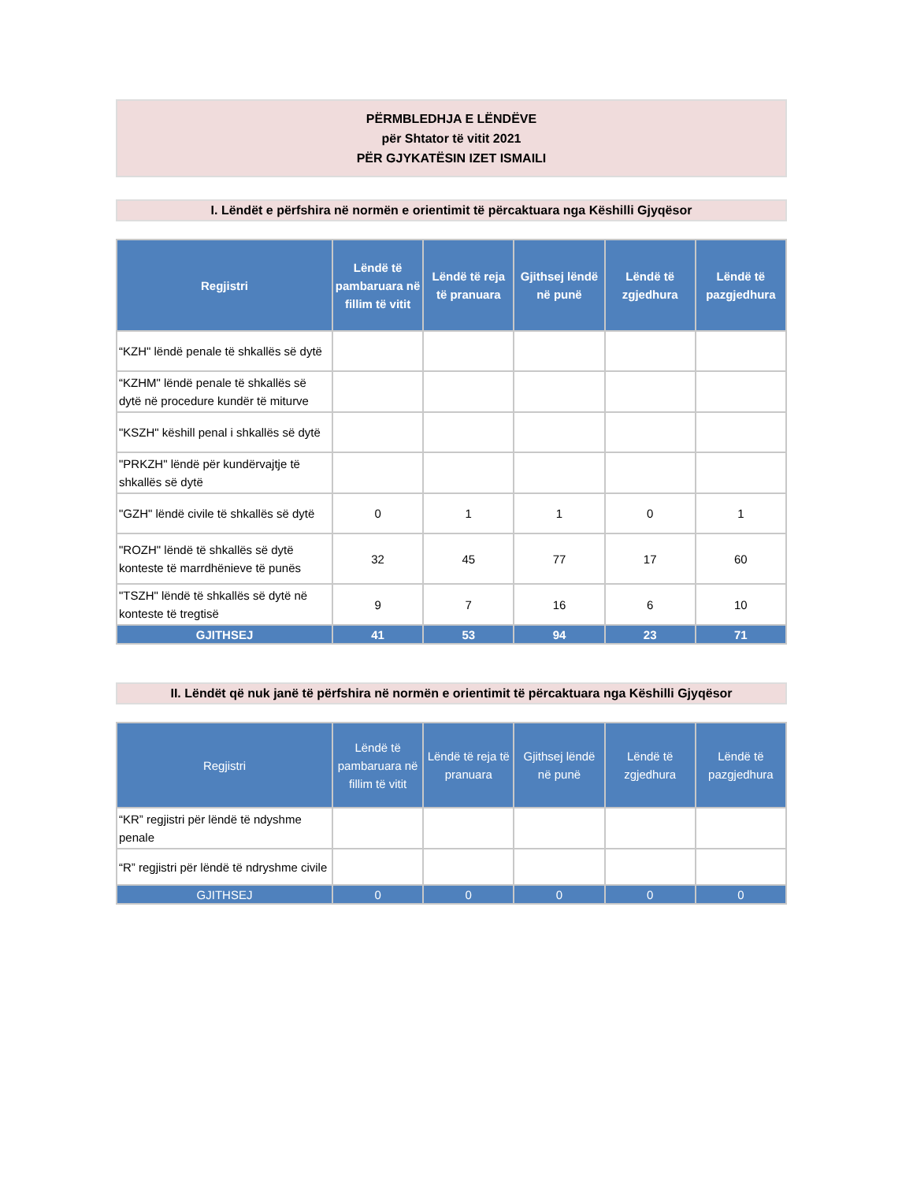PËRMBLEDHJA E LËNDËVE
për Shtator të vitit 2021
PËR GJYKATËSIN IZET ISMAILI
I. Lëndët e përfshira në normën e orientimit të përcaktuara nga Këshilli Gjyqësor
| Regjistri | Lëndë të pambaruara në fillim të vitit | Lëndë të reja të pranuara | Gjithsej lëndë në punë | Lëndë të zgjedhura | Lëndë të pazgjedhura |
| --- | --- | --- | --- | --- | --- |
| “KZH" lëndë penale të shkallës së dytë | | | | | |
| “KZHM" lëndë penale të shkallës së dytë në procedure kundër të miturve | | | | | |
| "KSZH" këshill penal i shkallës së dytë | | | | | |
| "PRKZH" lëndë për kundërvajtje të shkallës së dytë | | | | | |
| "GZH" lëndë civile të shkallës së dytë | 0 | 1 | 1 | 0 | 1 |
| "ROZH" lëndë të shkallës së dytë konteste të marrdhënieve të punës | 32 | 45 | 77 | 17 | 60 |
| "TSZH" lëndë të shkallës së dytë në konteste të tregtisë | 9 | 7 | 16 | 6 | 10 |
| GJITHSEJ | 41 | 53 | 94 | 23 | 71 |
II. Lëndët që nuk janë të përfshira në normën e orientimit të përcaktuara nga Këshilli Gjyqësor
| Regjistri | Lëndë të pambaruara në fillim të vitit | Lëndë të reja të pranuara | Gjithsej lëndë në punë | Lëndë të zgjedhura | Lëndë të pazgjedhura |
| --- | --- | --- | --- | --- | --- |
| “KR” regjistri për lëndë të ndyshme penale | | | | | |
| “R” regjistri për lëndë të ndryshme civile | | | | | |
| GJITHSEJ | 0 | 0 | 0 | 0 | 0 |